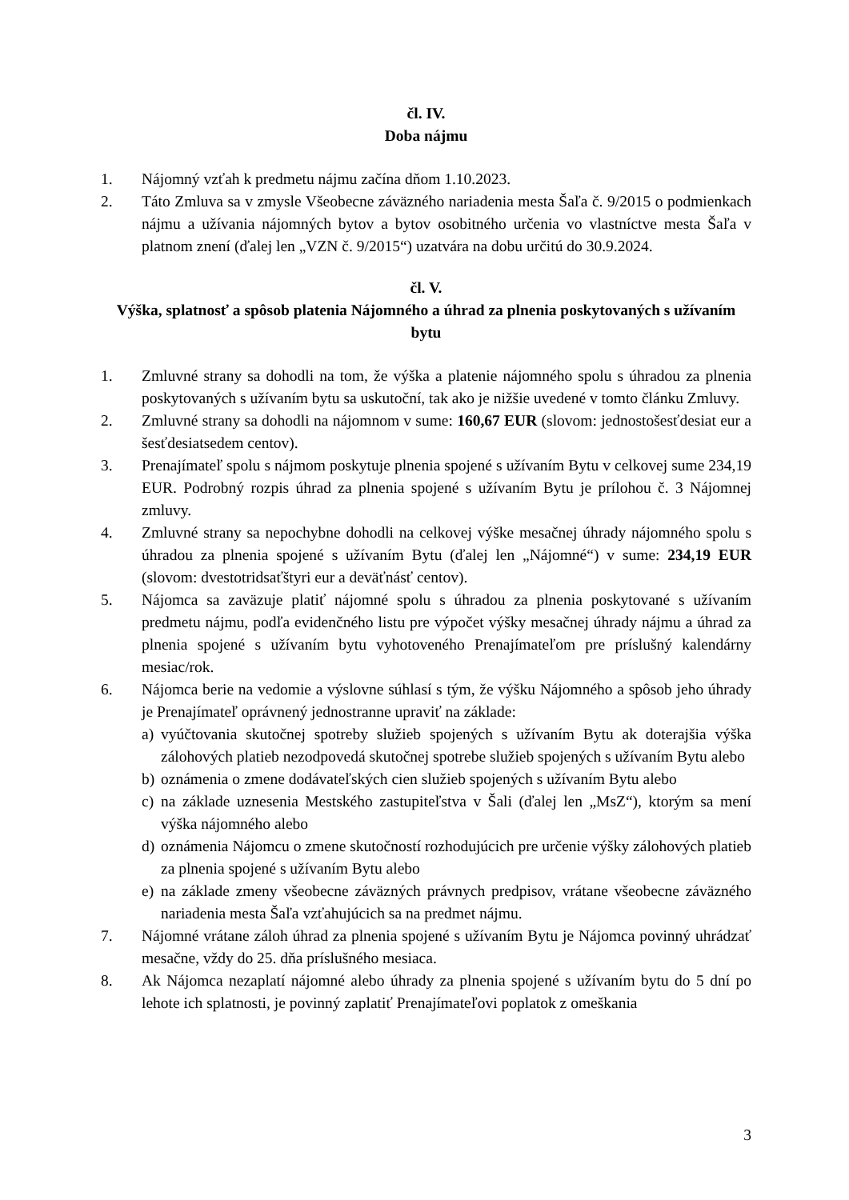čl. IV.
Doba nájmu
1. Nájomný vzťah k predmetu nájmu začína dňom 1.10.2023.
2. Táto Zmluva sa v zmysle Všeobecne záväzného nariadenia mesta Šaľa č. 9/2015 o podmienkach nájmu a užívania nájomných bytov a bytov osobitného určenia vo vlastníctve mesta Šaľa v platnom znení (ďalej len „VZN č. 9/2015“) uzatvára na dobu určitú do 30.9.2024.
čl. V.
Výška, splatnosť a spôsob platenia Nájomného a úhrad za plnenia poskytovaných s užívaním bytu
1. Zmluvné strany sa dohodli na tom, že výška a platenie nájomného spolu s úhradou za plnenia poskytovaných s užívaním bytu sa uskutoční, tak ako je nižšie uvedené v tomto článku Zmluvy.
2. Zmluvné strany sa dohodli na nájomnom v sume: 160,67 EUR (slovom: jednostošesťdesiat eur a šesťdesiatsedem centov).
3. Prenajímateľ spolu s nájmom poskytuje plnenia spojené s užívaním Bytu v celkovej sume 234,19 EUR. Podrobný rozpis úhrad za plnenia spojené s užívaním Bytu je prílohou č. 3 Nájomnej zmluvy.
4. Zmluvné strany sa nepochybne dohodli na celkovej výške mesačnej úhrady nájomného spolu s úhradou za plnenia spojené s užívaním Bytu (ďalej len „Nájomné“) v sume: 234,19 EUR (slovom: dvestotridsaťštyri eur a deväťnásť centov).
5. Nájomca sa zaväzuje platiť nájomné spolu s úhradou za plnenia poskytované s užívaním predmetu nájmu, podľa evidenčného listu pre výpočet výšky mesačnej úhrady nájmu a úhrad za plnenia spojené s užívaním bytu vyhotoveného Prenajímateľom pre príslušný kalendárny mesiac/rok.
6. Nájomca berie na vedomie a výslovne súhlasí s tým, že výšku Nájomného a spôsob jeho úhrady je Prenajímateľ oprávnený jednostranne upraviť na základe:
a) vyúčtovania skutočnej spotreby služieb spojených s užívaním Bytu ak doterajšia výška zálohových platieb nezodpovedá skutočnej spotrebe služieb spojených s užívaním Bytu alebo
b) oznámenia o zmene dodávateľských cien služieb spojených s užívaním Bytu alebo
c) na základe uznesenia Mestského zastupiteľstva v Šali (ďalej len „MsZ“), ktorým sa mení výška nájomného alebo
d) oznámenia Nájomcu o zmene skutočností rozhodujúcich pre určenie výšky zálohových platieb za plnenia spojené s užívaním Bytu alebo
e) na základe zmeny všeobecne záväzných právnych predpisov, vrátane všeobecne záväzného nariadenia mesta Šaľa vzťahujúcich sa na predmet nájmu.
7. Nájomné vrátane záloh úhrad za plnenia spojené s užívaním Bytu je Nájomca povinný uhrádzať mesačne, vždy do 25. dňa príslušného mesiaca.
8. Ak Nájomca nezaplatí nájomné alebo úhrady za plnenia spojené s užívaním bytu do 5 dní po lehote ich splatnosti, je povinný zaplatiť Prenajímateľovi poplatok z omeškania
3